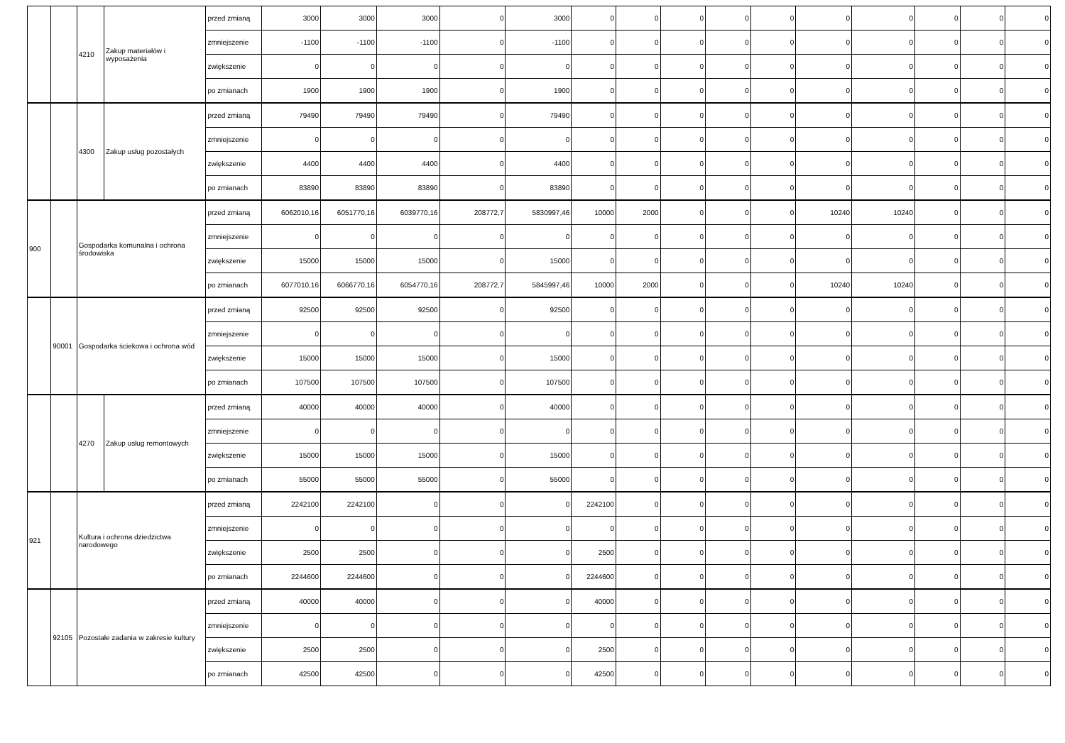| | | 4210 | Zakup materiałów i wyposażenia | przed zmianą | 3000 | 3000 | 3000 | 0 | 3000 | 0 | 0 | 0 | 0 | 0 | 0 | 0 | 0 | 0 | 0 |
| | | | | zmniejszenie | -1100 | -1100 | -1100 | 0 | -1100 | 0 | 0 | 0 | 0 | 0 | 0 | 0 | 0 | 0 | 0 |
| | | | | zwiększenie | 0 | 0 | 0 | 0 | 0 | 0 | 0 | 0 | 0 | 0 | 0 | 0 | 0 | 0 | 0 |
| | | | | po zmianach | 1900 | 1900 | 1900 | 0 | 1900 | 0 | 0 | 0 | 0 | 0 | 0 | 0 | 0 | 0 | 0 |
| | | 4300 | Zakup usług pozostałych | przed zmianą | 79490 | 79490 | 79490 | 0 | 79490 | 0 | 0 | 0 | 0 | 0 | 0 | 0 | 0 | 0 | 0 |
| | | | | zmniejszenie | 0 | 0 | 0 | 0 | 0 | 0 | 0 | 0 | 0 | 0 | 0 | 0 | 0 | 0 | 0 |
| | | | | zwiększenie | 4400 | 4400 | 4400 | 0 | 4400 | 0 | 0 | 0 | 0 | 0 | 0 | 0 | 0 | 0 | 0 |
| | | | | po zmianach | 83890 | 83890 | 83890 | 0 | 83890 | 0 | 0 | 0 | 0 | 0 | 0 | 0 | 0 | 0 | 0 |
| 900 | | Gospodarka komunalna i ochrona środowiska | | przed zmianą | 6062010,16 | 6051770,16 | 6039770,16 | 208772,7 | 5830997,46 | 10000 | 2000 | 0 | 0 | 0 | 10240 | 10240 | 0 | 0 | 0 |
| | | | | zmniejszenie | 0 | 0 | 0 | 0 | 0 | 0 | 0 | 0 | 0 | 0 | 0 | 0 | 0 | 0 | 0 |
| | | | | zwiększenie | 15000 | 15000 | 15000 | 0 | 15000 | 0 | 0 | 0 | 0 | 0 | 0 | 0 | 0 | 0 | 0 |
| | | | | po zmianach | 6077010,16 | 6066770,16 | 6054770,16 | 208772,7 | 5845997,46 | 10000 | 2000 | 0 | 0 | 0 | 10240 | 10240 | 0 | 0 | 0 |
| | 90001 | Gospodarka ściekowa i ochrona wód | | przed zmianą | 92500 | 92500 | 92500 | 0 | 92500 | 0 | 0 | 0 | 0 | 0 | 0 | 0 | 0 | 0 | 0 |
| | | | | zmniejszenie | 0 | 0 | 0 | 0 | 0 | 0 | 0 | 0 | 0 | 0 | 0 | 0 | 0 | 0 | 0 |
| | | | | zwiększenie | 15000 | 15000 | 15000 | 0 | 15000 | 0 | 0 | 0 | 0 | 0 | 0 | 0 | 0 | 0 | 0 |
| | | | | po zmianach | 107500 | 107500 | 107500 | 0 | 107500 | 0 | 0 | 0 | 0 | 0 | 0 | 0 | 0 | 0 | 0 |
| | | 4270 | Zakup usług remontowych | przed zmianą | 40000 | 40000 | 40000 | 0 | 40000 | 0 | 0 | 0 | 0 | 0 | 0 | 0 | 0 | 0 | 0 |
| | | | | zmniejszenie | 0 | 0 | 0 | 0 | 0 | 0 | 0 | 0 | 0 | 0 | 0 | 0 | 0 | 0 | 0 |
| | | | | zwiększenie | 15000 | 15000 | 15000 | 0 | 15000 | 0 | 0 | 0 | 0 | 0 | 0 | 0 | 0 | 0 | 0 |
| | | | | po zmianach | 55000 | 55000 | 55000 | 0 | 55000 | 0 | 0 | 0 | 0 | 0 | 0 | 0 | 0 | 0 | 0 |
| 921 | | Kultura i ochrona dziedzictwa narodowego | | przed zmianą | 2242100 | 2242100 | 0 | 0 | 0 | 2242100 | 0 | 0 | 0 | 0 | 0 | 0 | 0 | 0 | 0 |
| | | | | zmniejszenie | 0 | 0 | 0 | 0 | 0 | 0 | 0 | 0 | 0 | 0 | 0 | 0 | 0 | 0 | 0 |
| | | | | zwiększenie | 2500 | 2500 | 0 | 0 | 0 | 2500 | 0 | 0 | 0 | 0 | 0 | 0 | 0 | 0 | 0 |
| | | | | po zmianach | 2244600 | 2244600 | 0 | 0 | 0 | 2244600 | 0 | 0 | 0 | 0 | 0 | 0 | 0 | 0 | 0 |
| | 92105 | Pozostałe zadania w zakresie kultury | | przed zmianą | 40000 | 40000 | 0 | 0 | 0 | 40000 | 0 | 0 | 0 | 0 | 0 | 0 | 0 | 0 | 0 |
| | | | | zmniejszenie | 0 | 0 | 0 | 0 | 0 | 0 | 0 | 0 | 0 | 0 | 0 | 0 | 0 | 0 | 0 |
| | | | | zwiększenie | 2500 | 2500 | 0 | 0 | 0 | 2500 | 0 | 0 | 0 | 0 | 0 | 0 | 0 | 0 | 0 |
| | | | | po zmianach | 42500 | 42500 | 0 | 0 | 0 | 42500 | 0 | 0 | 0 | 0 | 0 | 0 | 0 | 0 | 0 |